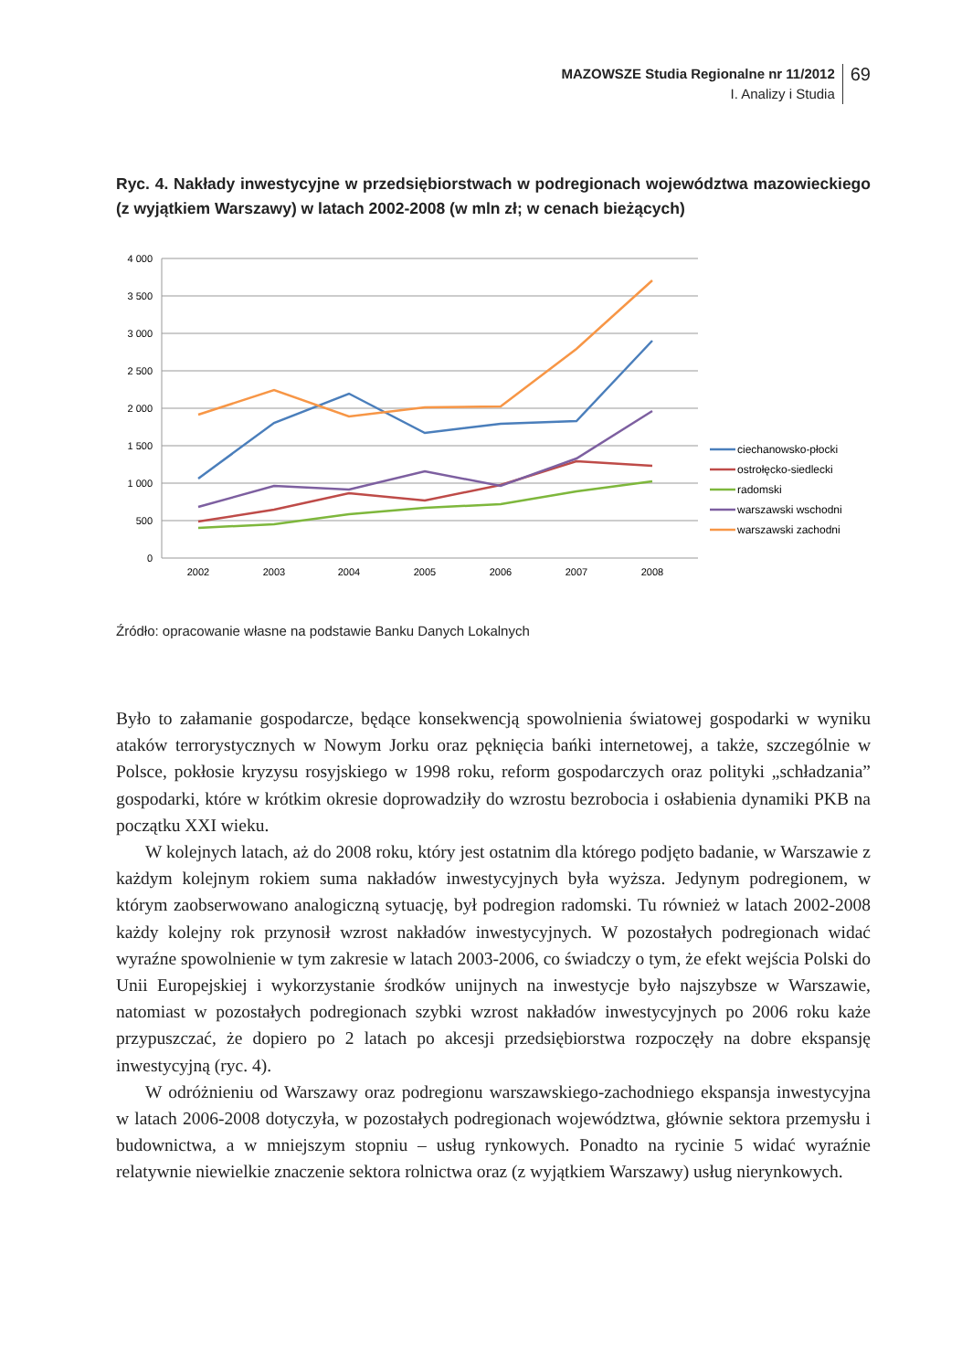MAZOWSZE Studia Regionalne nr 11/2012
I. Analizy i Studia
69
Ryc. 4. Nakłady inwestycyjne w przedsiębiorstwach w podregionach województwa mazowieckiego (z wyjątkiem Warszawy) w latach 2002-2008 (w mln zł; w cenach bieżących)
4 000
3 500
3 000
2 500
2 000
1 500
1 000
500
0
2002
2003
2004
2005
2006
2007
2008
ciechanowsko-płocki
ostrołęcko-siedlecki
radomski
warszawski wschodni
warszawski zachodni
Źródło: opracowanie własne na podstawie Banku Danych Lokalnych
Było to załamanie gospodarcze, będące konsekwencją spowolnienia światowej gospodarki w wyniku ataków terrorystycznych w Nowym Jorku oraz pęknięcia bańki internetowej, a także, szczególnie w Polsce, pokłosie kryzysu rosyjskiego w 1998 roku, reform gospodarczych oraz polityki „schładzania” gospodarki, które w krótkim okresie doprowadziły do wzrostu bezrobocia i osłabienia dynamiki PKB na początku XXI wieku.
W kolejnych latach, aż do 2008 roku, który jest ostatnim dla którego podjęto badanie, w Warszawie z każdym kolejnym rokiem suma nakładów inwestycyjnych była wyższa. Jedynym podregionem, w którym zaobserwowano analogiczną sytuację, był podregion radomski. Tu również w latach 2002-2008 każdy kolejny rok przynosił wzrost nakładów inwestycyjnych. W pozostałych podregionach widać wyraźne spowolnienie w tym zakresie w latach 2003-2006, co świadczy o tym, że efekt wejścia Polski do Unii Europejskiej i wykorzystanie środków unijnych na inwestycje było najszybsze w Warszawie, natomiast w pozostałych podregionach szybki wzrost nakładów inwestycyjnych po 2006 roku każe przypuszczać, że dopiero po 2 latach po akcesji przedsiębiorstwa rozpoczęły na dobre ekspansję inwestycyjną (ryc. 4).
W odróżnieniu od Warszawy oraz podregionu warszawskiego-zachodniego ekspansja inwestycyjna w latach 2006-2008 dotyczyła, w pozostałych podregionach województwa, głównie sektora przemysłu i budownictwa, a w mniejszym stopniu – usług rynkowych. Ponadto na rycinie 5 widać wyraźnie relatywnie niewielkie znaczenie sektora rolnictwa oraz (z wyjątkiem Warszawy) usług nierynkowych.